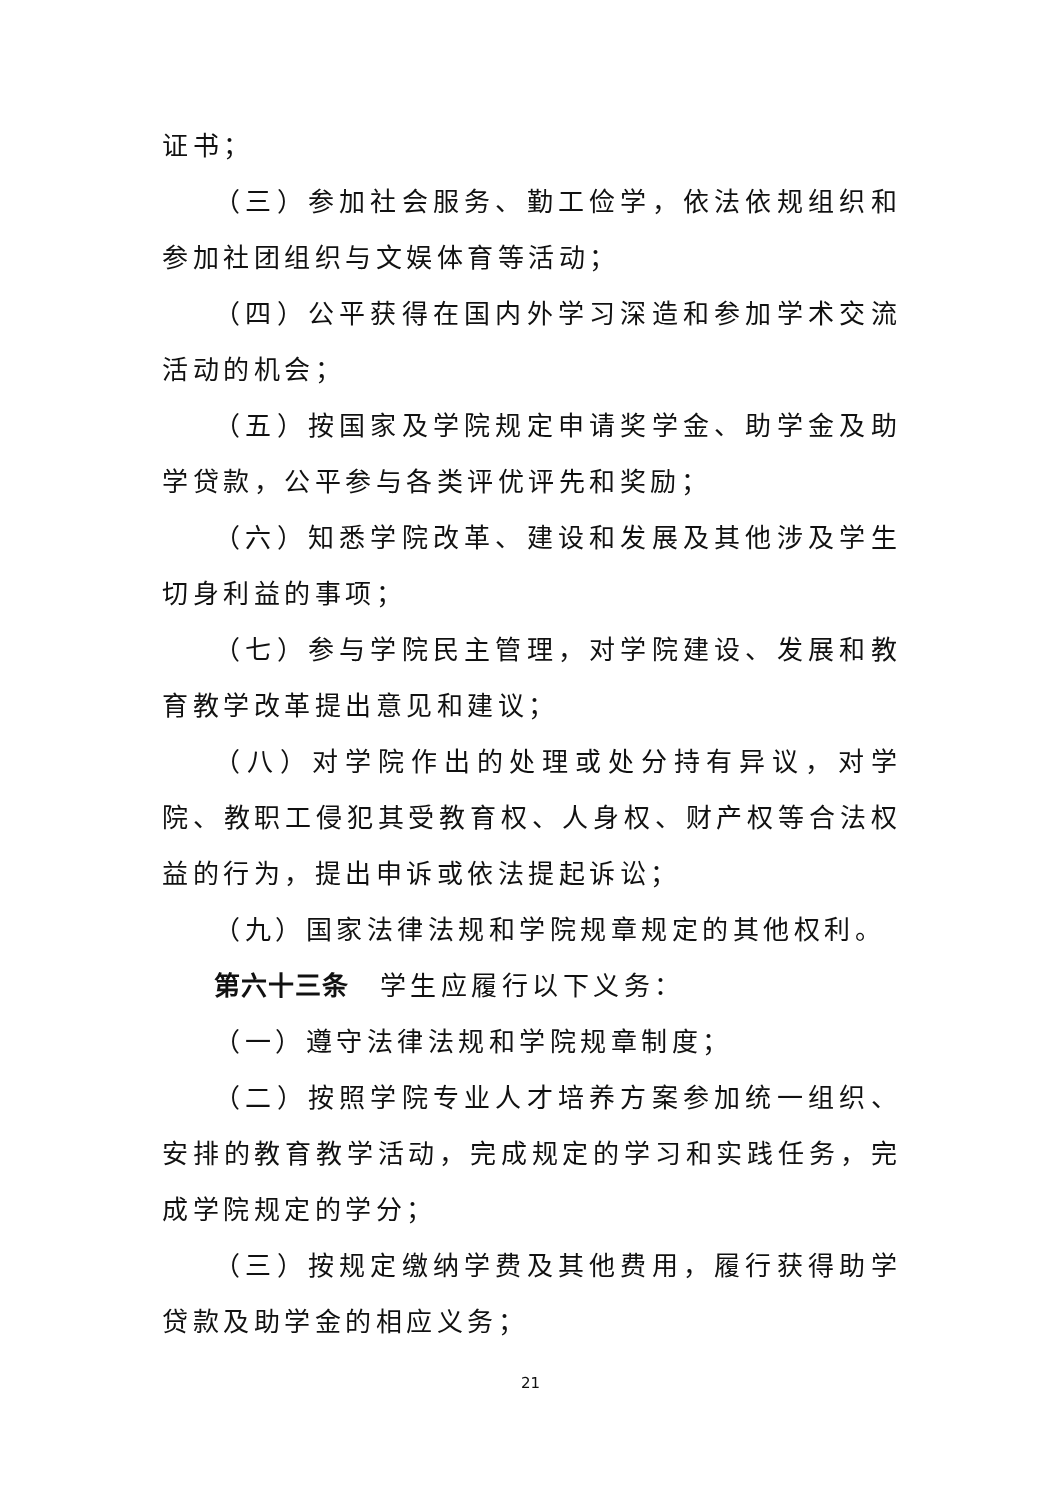证书；
（三）参加社会服务、勤工俭学，依法依规组织和参加社团组织与文娱体育等活动；
（四）公平获得在国内外学习深造和参加学术交流活动的机会；
（五）按国家及学院规定申请奖学金、助学金及助学贷款，公平参与各类评优评先和奖励；
（六）知悉学院改革、建设和发展及其他涉及学生切身利益的事项；
（七）参与学院民主管理，对学院建设、发展和教育教学改革提出意见和建议；
（八）对学院作出的处理或处分持有异议，对学院、教职工侵犯其受教育权、人身权、财产权等合法权益的行为，提出申诉或依法提起诉讼；
（九）国家法律法规和学院规章规定的其他权利。
第六十三条　学生应履行以下义务：
（一）遵守法律法规和学院规章制度；
（二）按照学院专业人才培养方案参加统一组织、安排的教育教学活动，完成规定的学习和实践任务，完成学院规定的学分；
（三）按规定缴纳学费及其他费用，履行获得助学贷款及助学金的相应义务；
21